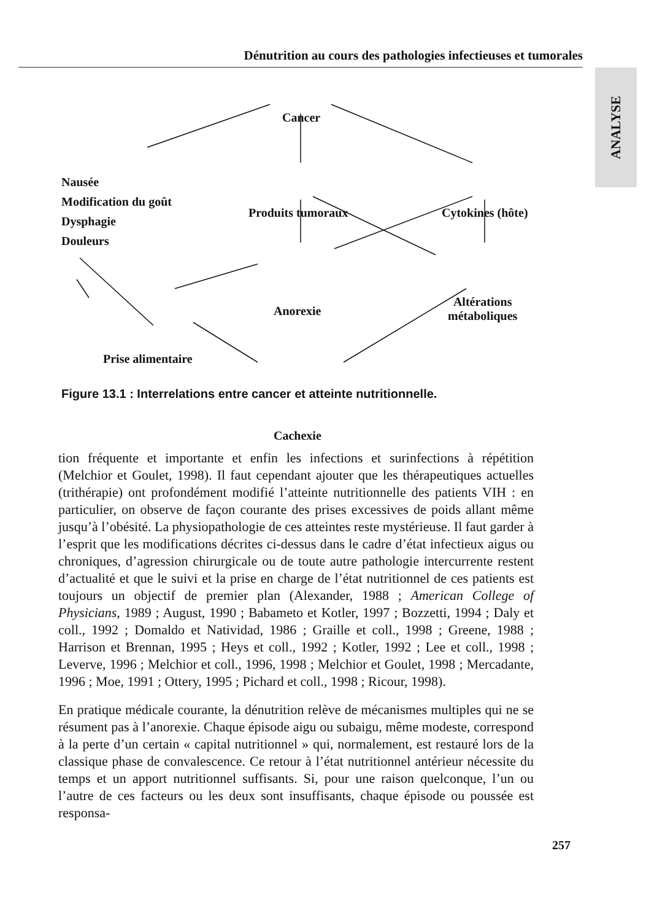Dénutrition au cours des pathologies infectieuses et tumorales
ANALYSE
Cancer
Nausée
Modification du goût
Dysphagie
Douleurs
Produits tumoraux Cytokines (hôte)
Anorexie
Altérations
métaboliques
Prise alimentaire
Cachexie
Figure 13.1 : Interrelations entre cancer et atteinte nutritionnelle.
tion fréquente et importante et enfin les infections et surinfections à répétition (Melchior et Goulet, 1998). Il faut cependant ajouter que les thérapeutiques actuelles (trithérapie) ont profondément modifié l’atteinte nutritionnelle des patients VIH : en particulier, on observe de façon courante des prises excessives de poids allant même jusqu’à l’obésité. La physiopathologie de ces atteintes reste mystérieuse. Il faut garder à l’esprit que les modifications décrites ci-dessus dans le cadre d’état infectieux aigus ou chroniques, d’agression chirurgicale ou de toute autre pathologie intercurrente restent d’actualité et que le suivi et la prise en charge de l’état nutritionnel de ces patients est toujours un objectif de premier plan (Alexander, 1988 ; American College of Physicians, 1989 ; August, 1990 ; Babameto et Kotler, 1997 ; Bozzetti, 1994 ; Daly et coll., 1992 ; Domaldo et Natividad, 1986 ; Graille et coll., 1998 ; Greene, 1988 ; Harrison et Brennan, 1995 ; Heys et coll., 1992 ; Kotler, 1992 ; Lee et coll., 1998 ; Leverve, 1996 ; Melchior et coll., 1996, 1998 ; Melchior et Goulet, 1998 ; Mercadante, 1996 ; Moe, 1991 ; Ottery, 1995 ; Pichard et coll., 1998 ; Ricour, 1998).
En pratique médicale courante, la dénutrition relève de mécanismes multiples qui ne se résument pas à l’anorexie. Chaque épisode aigu ou subaigu, même modeste, correspond à la perte d’un certain « capital nutritionnel » qui, normalement, est restauré lors de la classique phase de convalescence. Ce retour à l’état nutritionnel antérieur nécessite du temps et un apport nutritionnel suffisants. Si, pour une raison quelconque, l’un ou l’autre de ces facteurs ou les deux sont insuffisants, chaque épisode ou poussée est responsa-
257